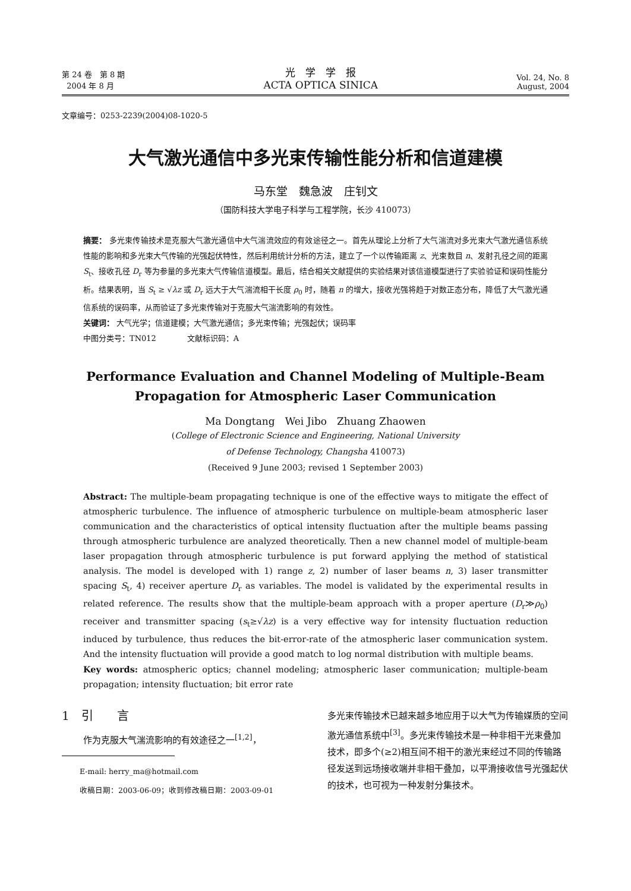第 24 卷　第 8 期
2004 年 8 月
光　学　学　报
ACTA OPTICA SINICA
Vol. 24, No. 8
August, 2004
文章编号：0253-2239(2004)08-1020-5
大气激光通信中多光束传输性能分析和信道建模
马东堂　魏急波　庄钊文
（国防科技大学电子科学与工程学院，长沙 410073）
摘要： 多光束传输技术是克服大气激光通信中大气湍流效应的有效途径之一。首先从理论上分析了大气湍流对多光束大气激光通信系统性能的影响和多光束大气传输的光强起伏特性，然后利用统计分析的方法，建立了一个以传输距离 z、光束数目 n、发射孔径之间的距离 S<sub>t</sub>、接收孔径 D<sub>r</sub> 等为参量的多光束大气传输信道模型。最后，结合相关文献提供的实验结果对该信道模型进行了实验验证和误码性能分析。结果表明，当 S<sub>t</sub> ≥ √λz 或 D<sub>r</sub> 远大于大气湍流相干长度 ρ<sub>0</sub> 时，随着 n 的增大，接收光强将趋于对数正态分布，降低了大气激光通信系统的误码率，从而验证了多光束传输对于克服大气湍流影响的有效性。
关键词： 大气光学；信道建模；大气激光通信；多光束传输；光强起伏；误码率
中图分类号：TN012　　　　文献标识码：A
Performance Evaluation and Channel Modeling of Multiple-Beam
Propagation for Atmospheric Laser Communication
Ma Dongtang　Wei Jibo　Zhuang Zhaowen
(College of Electronic Science and Engineering, National University
of Defense Technology, Changsha 410073)
(Received 9 June 2003; revised 1 September 2003)
Abstract: The multiple-beam propagating technique is one of the effective ways to mitigate the effect of atmospheric turbulence. The influence of atmospheric turbulence on multiple-beam atmospheric laser communication and the characteristics of optical intensity fluctuation after the multiple beams passing through atmospheric turbulence are analyzed theoretically. Then a new channel model of multiple-beam laser propagation through atmospheric turbulence is put forward applying the method of statistical analysis. The model is developed with 1) range z, 2) number of laser beams n, 3) laser transmitter spacing S<sub>t</sub>, 4) receiver aperture D<sub>r</sub> as variables. The model is validated by the experimental results in related reference. The results show that the multiple-beam approach with a proper aperture (D<sub>r</sub>≫ρ<sub>0</sub>) receiver and transmitter spacing (s<sub>t</sub>≥√λz) is a very effective way for intensity fluctuation reduction induced by turbulence, thus reduces the bit-error-rate of the atmospheric laser communication system. And the intensity fluctuation will provide a good match to log normal distribution with multiple beams.
Key words: atmospheric optics; channel modeling; atmospheric laser communication; multiple-beam propagation; intensity fluctuation; bit error rate
1　引　　言
作为克服大气湍流影响的有效途径之一<sup>[1,2]</sup>，
E-mail: herry_ma@hotmail.com
收稿日期：2003-06-09；收到修改稿日期：2003-09-01
多光束传输技术已越来越多地应用于以大气为传输媒质的空间激光通信系统中<sup>[3]</sup>。多光束传输技术是一种非相干光束叠加技术，即多个(≥2)相互间不相干的激光束经过不同的传输路径发送到远场接收端并非相干叠加，以平滑接收信号光强起伏的技术，也可视为一种发射分集技术。